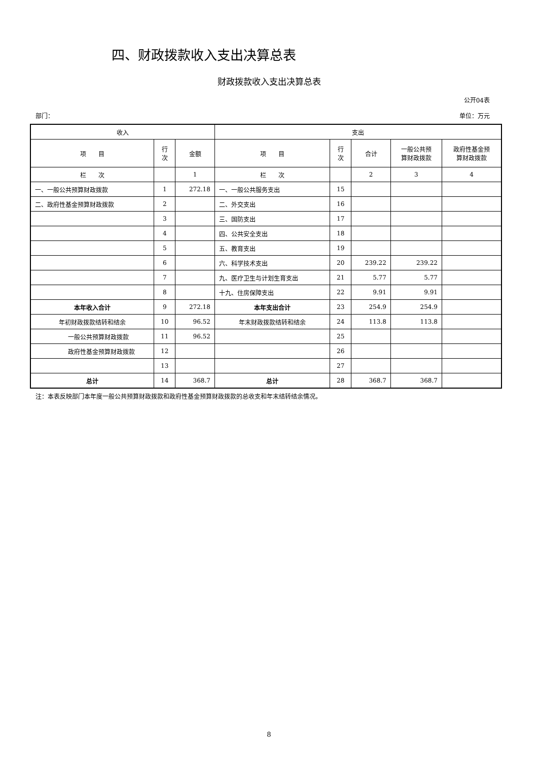四、财政拨款收入支出决算总表
财政拨款收入支出决算总表
公开04表
部门： 单位：万元
| 收入 | | | 支出 | | | | |
| --- | --- | --- | --- | --- | --- | --- | --- |
| 项 目 | 行 次 | 金额 | 项 目 | 行 次 | 合计 | 一般公共预 算财政拨款 | 政府性基金预 算财政拨款 |
| 栏 次 | | 1 | 栏 次 | | 2 | 3 | 4 |
| 一、一般公共预算财政拨款 | 1 | 272.18 | 一、一般公共服务支出 | 15 | | | |
| 二、政府性基金预算财政拨款 | 2 | | 二、外交支出 | 16 | | | |
| | 3 | | 三、国防支出 | 17 | | | |
| | 4 | | 四、公共安全支出 | 18 | | | |
| | 5 | | 五、教育支出 | 19 | | | |
| | 6 | | 六、科学技术支出 | 20 | 239.22 | 239.22 | |
| | 7 | | 九、医疗卫生与计划生育支出 | 21 | 5.77 | 5.77 | |
| | 8 | | 十九、住房保障支出 | 22 | 9.91 | 9.91 | |
| 本年收入合计 | 9 | 272.18 | 本年支出合计 | 23 | 254.9 | 254.9 | |
| 年初财政拨款结转和结余 | 10 | 96.52 | 年末财政拨款结转和结余 | 24 | 113.8 | 113.8 | |
| 一般公共预算财政拨款 | 11 | 96.52 | | 25 | | | |
| 政府性基金预算财政拨款 | 12 | | | 26 | | | |
| | 13 | | | 27 | | | |
| 总计 | 14 | 368.7 | 总计 | 28 | 368.7 | 368.7 | |
注：本表反映部门本年度一般公共预算财政拨款和政府性基金预算财政拨款的总收支和年末结转结余情况。
8